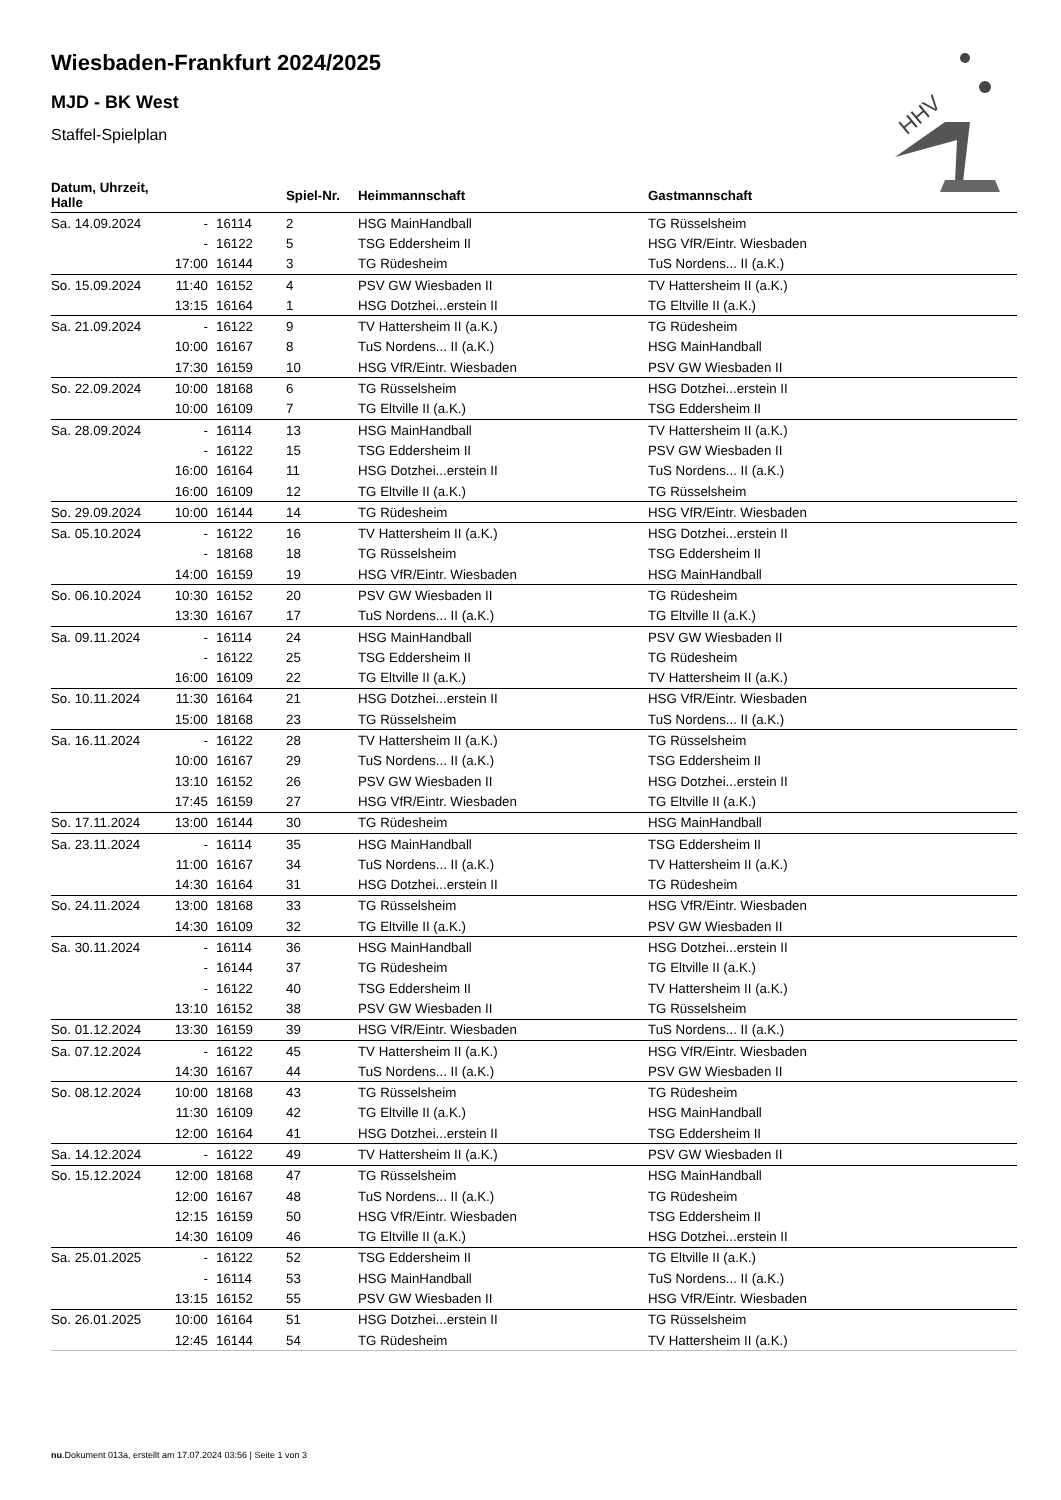Wiesbaden-Frankfurt 2024/2025
MJD - BK West
Staffel-Spielplan
HHV
| Datum, Uhrzeit, Halle | | | Spiel-Nr. | Heimmannschaft | Gastmannschaft |
| --- | --- | --- | --- | --- | --- |
| Sa. 14.09.2024 | - | 16114 | 2 | HSG MainHandball | TG Rüsselsheim |
| | - | 16122 | 5 | TSG Eddersheim II | HSG VfR/Eintr. Wiesbaden |
| | 17:00 | 16144 | 3 | TG Rüdesheim | TuS Nordens... II (a.K.) |
| So. 15.09.2024 | 11:40 | 16152 | 4 | PSV GW Wiesbaden II | TV Hattersheim II (a.K.) |
| | 13:15 | 16164 | 1 | HSG Dotzhei...erstein II | TG Eltville II (a.K.) |
| Sa. 21.09.2024 | - | 16122 | 9 | TV Hattersheim II (a.K.) | TG Rüdesheim |
| | 10:00 | 16167 | 8 | TuS Nordens... II (a.K.) | HSG MainHandball |
| | 17:30 | 16159 | 10 | HSG VfR/Eintr. Wiesbaden | PSV GW Wiesbaden II |
| So. 22.09.2024 | 10:00 | 18168 | 6 | TG Rüsselsheim | HSG Dotzhei...erstein II |
| | 10:00 | 16109 | 7 | TG Eltville II (a.K.) | TSG Eddersheim II |
| Sa. 28.09.2024 | - | 16114 | 13 | HSG MainHandball | TV Hattersheim II (a.K.) |
| | - | 16122 | 15 | TSG Eddersheim II | PSV GW Wiesbaden II |
| | 16:00 | 16164 | 11 | HSG Dotzhei...erstein II | TuS Nordens... II (a.K.) |
| | 16:00 | 16109 | 12 | TG Eltville II (a.K.) | TG Rüsselsheim |
| So. 29.09.2024 | 10:00 | 16144 | 14 | TG Rüdesheim | HSG VfR/Eintr. Wiesbaden |
| Sa. 05.10.2024 | - | 16122 | 16 | TV Hattersheim II (a.K.) | HSG Dotzhei...erstein II |
| | - | 18168 | 18 | TG Rüsselsheim | TSG Eddersheim II |
| | 14:00 | 16159 | 19 | HSG VfR/Eintr. Wiesbaden | HSG MainHandball |
| So. 06.10.2024 | 10:30 | 16152 | 20 | PSV GW Wiesbaden II | TG Rüdesheim |
| | 13:30 | 16167 | 17 | TuS Nordens... II (a.K.) | TG Eltville II (a.K.) |
| Sa. 09.11.2024 | - | 16114 | 24 | HSG MainHandball | PSV GW Wiesbaden II |
| | - | 16122 | 25 | TSG Eddersheim II | TG Rüdesheim |
| | 16:00 | 16109 | 22 | TG Eltville II (a.K.) | TV Hattersheim II (a.K.) |
| So. 10.11.2024 | 11:30 | 16164 | 21 | HSG Dotzhei...erstein II | HSG VfR/Eintr. Wiesbaden |
| | 15:00 | 18168 | 23 | TG Rüsselsheim | TuS Nordens... II (a.K.) |
| Sa. 16.11.2024 | - | 16122 | 28 | TV Hattersheim II (a.K.) | TG Rüsselsheim |
| | 10:00 | 16167 | 29 | TuS Nordens... II (a.K.) | TSG Eddersheim II |
| | 13:10 | 16152 | 26 | PSV GW Wiesbaden II | HSG Dotzhei...erstein II |
| | 17:45 | 16159 | 27 | HSG VfR/Eintr. Wiesbaden | TG Eltville II (a.K.) |
| So. 17.11.2024 | 13:00 | 16144 | 30 | TG Rüdesheim | HSG MainHandball |
| Sa. 23.11.2024 | - | 16114 | 35 | HSG MainHandball | TSG Eddersheim II |
| | 11:00 | 16167 | 34 | TuS Nordens... II (a.K.) | TV Hattersheim II (a.K.) |
| | 14:30 | 16164 | 31 | HSG Dotzhei...erstein II | TG Rüdesheim |
| So. 24.11.2024 | 13:00 | 18168 | 33 | TG Rüsselsheim | HSG VfR/Eintr. Wiesbaden |
| | 14:30 | 16109 | 32 | TG Eltville II (a.K.) | PSV GW Wiesbaden II |
| Sa. 30.11.2024 | - | 16114 | 36 | HSG MainHandball | HSG Dotzhei...erstein II |
| | - | 16144 | 37 | TG Rüdesheim | TG Eltville II (a.K.) |
| | - | 16122 | 40 | TSG Eddersheim II | TV Hattersheim II (a.K.) |
| | 13:10 | 16152 | 38 | PSV GW Wiesbaden II | TG Rüsselsheim |
| So. 01.12.2024 | 13:30 | 16159 | 39 | HSG VfR/Eintr. Wiesbaden | TuS Nordens... II (a.K.) |
| Sa. 07.12.2024 | - | 16122 | 45 | TV Hattersheim II (a.K.) | HSG VfR/Eintr. Wiesbaden |
| | 14:30 | 16167 | 44 | TuS Nordens... II (a.K.) | PSV GW Wiesbaden II |
| So. 08.12.2024 | 10:00 | 18168 | 43 | TG Rüsselsheim | TG Rüdesheim |
| | 11:30 | 16109 | 42 | TG Eltville II (a.K.) | HSG MainHandball |
| | 12:00 | 16164 | 41 | HSG Dotzhei...erstein II | TSG Eddersheim II |
| Sa. 14.12.2024 | - | 16122 | 49 | TV Hattersheim II (a.K.) | PSV GW Wiesbaden II |
| So. 15.12.2024 | 12:00 | 18168 | 47 | TG Rüsselsheim | HSG MainHandball |
| | 12:00 | 16167 | 48 | TuS Nordens... II (a.K.) | TG Rüdesheim |
| | 12:15 | 16159 | 50 | HSG VfR/Eintr. Wiesbaden | TSG Eddersheim II |
| | 14:30 | 16109 | 46 | TG Eltville II (a.K.) | HSG Dotzhei...erstein II |
| Sa. 25.01.2025 | - | 16122 | 52 | TSG Eddersheim II | TG Eltville II (a.K.) |
| | - | 16114 | 53 | HSG MainHandball | TuS Nordens... II (a.K.) |
| | 13:15 | 16152 | 55 | PSV GW Wiesbaden II | HSG VfR/Eintr. Wiesbaden |
| So. 26.01.2025 | 10:00 | 16164 | 51 | HSG Dotzhei...erstein II | TG Rüsselsheim |
| | 12:45 | 16144 | 54 | TG Rüdesheim | TV Hattersheim II (a.K.) |
nu.Dokument 013a, erstellt am 17.07.2024 03:56 | Seite 1 von 3